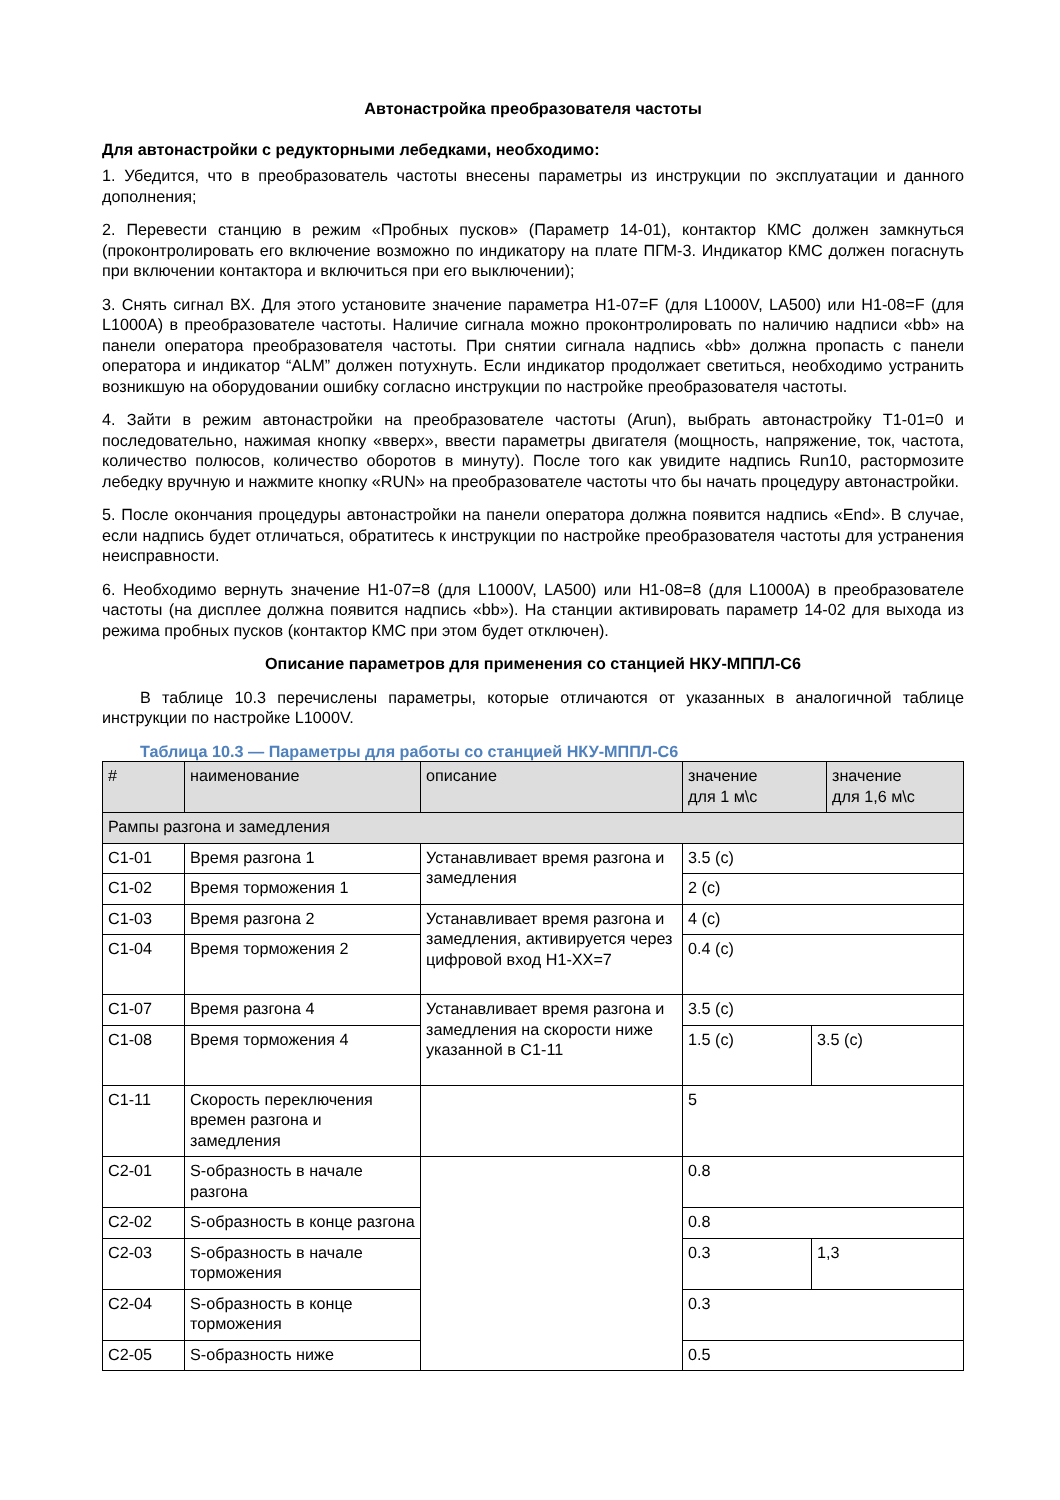Автонастройка преобразователя частоты
Для автонастройки с редукторными лебедками, необходимо:
1. Убедится, что в преобразователь частоты внесены параметры из инструкции по эксплуатации и данного дополнения;
2. Перевести станцию в режим «Пробных пусков» (Параметр 14-01), контактор КМС должен замкнуться (проконтролировать его включение возможно по индикатору на плате ПГМ-3. Индикатор КМС должен погаснуть при включении контактора и включиться при его выключении);
3. Снять сигнал ВХ. Для этого установите значение параметра H1-07=F (для L1000V, LA500) или H1-08=F (для L1000A) в преобразователе частоты. Наличие сигнала можно проконтролировать по наличию надписи «bb» на панели оператора преобразователя частоты. При снятии сигнала надпись «bb» должна пропасть с панели оператора и индикатор “ALM” должен потухнуть. Если индикатор продолжает светиться, необходимо устранить возникшую на оборудовании ошибку согласно инструкции по настройке преобразователя частоты.
4. Зайти в режим автонастройки на преобразователе частоты (Arun), выбрать автонастройку T1-01=0 и последовательно, нажимая кнопку «вверх», ввести параметры двигателя (мощность, напряжение, ток, частота, количество полюсов, количество оборотов в минуту). После того как увидите надпись Run10, растормозите лебедку вручную и нажмите кнопку «RUN» на преобразователе частоты что бы начать процедуру автонастройки.
5. После окончания процедуры автонастройки на панели оператора должна появится надпись «End». В случае, если надпись будет отличаться, обратитесь к инструкции по настройке преобразователя частоты для устранения неисправности.
6. Необходимо вернуть значение H1-07=8 (для L1000V, LA500) или H1-08=8 (для L1000A) в преобразователе частоты (на дисплее должна появится надпись «bb»). На станции активировать параметр 14-02 для выхода из режима пробных пусков (контактор КМС при этом будет отключен).
Описание параметров для применения со станцией НКУ-МППЛ-С6
В таблице 10.3 перечислены параметры, которые отличаются от указанных в аналогичной таблице инструкции по настройке L1000V.
Таблица 10.3 — Параметры для работы со станцией НКУ-МППЛ-С6
| # | наименование | описание | значение для 1 м\с | | значение для 1,6 м\с |
| --- | --- | --- | --- | --- | --- |
| Рампы разгона и замедления | | | | | |
| C1-01 | Время разгона 1 | Устанавливает время разгона и замедления | 3.5 (с) | | |
| C1-02 | Время торможения 1 | | 2 (с) | | |
| C1-03 | Время разгона 2 | Устанавливает время разгона и замедления, активируется через цифровой вход H1-XX=7 | 4 (с) | | |
| C1-04 | Время торможения 2 | | 0.4 (с) | | |
| C1-07 | Время разгона 4 | Устанавливает время разгона и замедления на скорости ниже указанной в C1-11 | 3.5 (с) | | |
| C1-08 | Время торможения 4 | | 1.5 (с) | 3.5 (с) | |
| C1-11 | Скорость переключения времен разгона и замедления | | 5 | | |
| C2-01 | S-образность в начале разгона | | 0.8 | | |
| C2-02 | S-образность в конце разгона | | 0.8 | | |
| C2-03 | S-образность в начале торможения | | 0.3 | 1,3 | |
| C2-04 | S-образность в конце торможения | | 0.3 | | |
| C2-05 | S-образность ниже | | 0.5 | | |